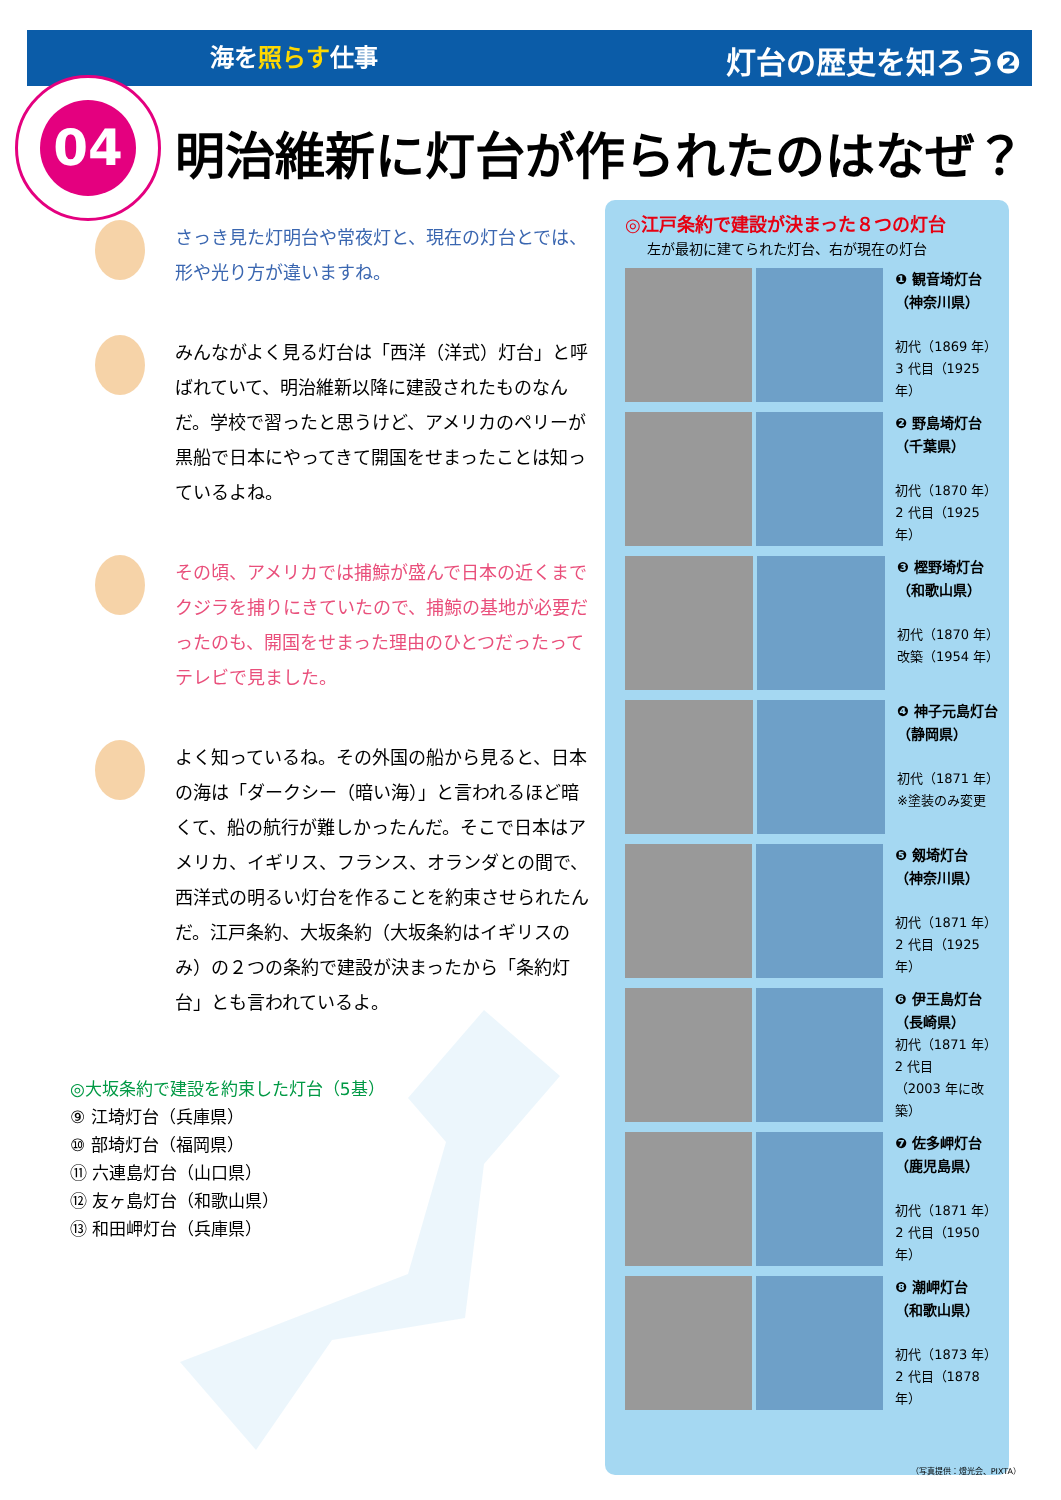海を照らす仕事 灯台の歴史を知ろう❷
04
明治維新に灯台が作られたのはなぜ？
さっき見た灯明台や常夜灯と、現在の灯台とでは、形や光り方が違いますね。
みんながよく見る灯台は「西洋（洋式）灯台」と呼ばれていて、明治維新以降に建設されたものなんだ。学校で習ったと思うけど、アメリカのペリーが黒船で日本にやってきて開国をせまったことは知っているよね。
その頃、アメリカでは捕鯨が盛んで日本の近くまでクジラを捕りにきていたので、捕鯨の基地が必要だったのも、開国をせまった理由のひとつだったってテレビで見ました。
よく知っているね。その外国の船から見ると、日本の海は「ダークシー（暗い海）」と言われるほど暗くて、船の航行が難しかったんだ。そこで日本はアメリカ、イギリス、フランス、オランダとの間で、西洋式の明るい灯台を作ることを約束させられたんだ。江戸条約、大坂条約（大坂条約はイギリスのみ）の２つの条約で建設が決まったから「条約灯台」とも言われているよ。
◎大坂条約で建設を約束した灯台（5基）
⑨ 江埼灯台（兵庫県）
⑩ 部埼灯台（福岡県）
⑪ 六連島灯台（山口県）
⑫ 友ヶ島灯台（和歌山県）
⑬ 和田岬灯台（兵庫県）
◎江戸条約で建設が決まった８つの灯台
左が最初に建てられた灯台、右が現在の灯台
❶ 観音埼灯台
（神奈川県）
初代（1869 年）
3 代目（1925 年）
❷ 野島埼灯台
（千葉県）
初代（1870 年）
2 代目（1925 年）
❸ 樫野埼灯台
（和歌山県）
初代（1870 年）
改築（1954 年）
❹ 神子元島灯台
（静岡県）
初代（1871 年）
※塗装のみ変更
❺ 剱埼灯台
（神奈川県）
初代（1871 年）
2 代目（1925 年）
❻ 伊王島灯台
（長崎県）
初代（1871 年）
2 代目
（2003 年に改築）
❼ 佐多岬灯台
（鹿児島県）
初代（1871 年）
2 代目（1950 年）
❽ 潮岬灯台
（和歌山県）
初代（1873 年）
2 代目（1878 年）
（写真提供：燈光会、PIXTA）